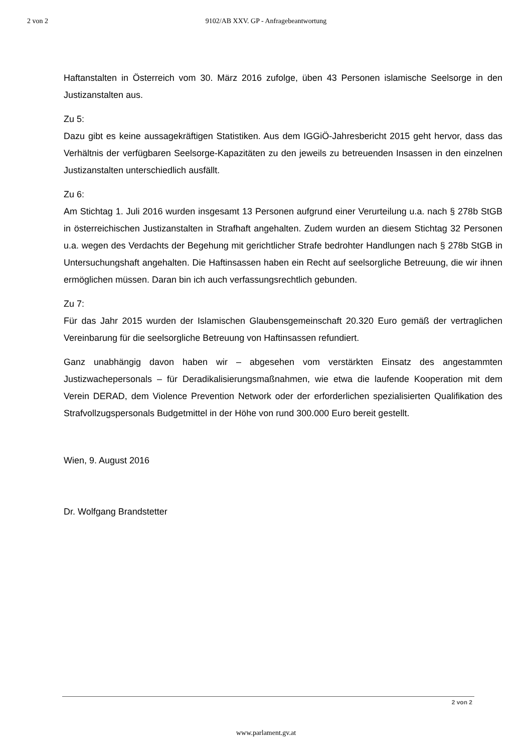2 von 2 9102/AB XXV. GP - Anfragebeantwortung
Haftanstalten in Österreich vom 30. März 2016 zufolge, üben 43 Personen islamische Seelsorge in den Justizanstalten aus.
Zu 5:
Dazu gibt es keine aussagekräftigen Statistiken. Aus dem IGGiÖ-Jahresbericht 2015 geht hervor, dass das Verhältnis der verfügbaren Seelsorge-Kapazitäten zu den jeweils zu betreuenden Insassen in den einzelnen Justizanstalten unterschiedlich ausfällt.
Zu 6:
Am Stichtag 1. Juli 2016 wurden insgesamt 13 Personen aufgrund einer Verurteilung u.a. nach § 278b StGB in österreichischen Justizanstalten in Strafhaft angehalten. Zudem wurden an diesem Stichtag 32 Personen u.a. wegen des Verdachts der Begehung mit gerichtlicher Strafe bedrohter Handlungen nach § 278b StGB in Untersuchungshaft angehalten. Die Haftinsassen haben ein Recht auf seelsorgliche Betreuung, die wir ihnen ermöglichen müssen. Daran bin ich auch verfassungsrechtlich gebunden.
Zu 7:
Für das Jahr 2015 wurden der Islamischen Glaubensgemeinschaft 20.320 Euro gemäß der vertraglichen Vereinbarung für die seelsorgliche Betreuung von Haftinsassen refundiert.
Ganz unabhängig davon haben wir – abgesehen vom verstärkten Einsatz des angestammten Justizwachepersonals – für Deradikalisierungsmaßnahmen, wie etwa die laufende Kooperation mit dem Verein DERAD, dem Violence Prevention Network oder der erforderlichen spezialisierten Qualifikation des Strafvollzugspersonals Budgetmittel in der Höhe von rund 300.000 Euro bereit gestellt.
Wien, 9. August 2016
Dr. Wolfgang Brandstetter
2 von 2
www.parlament.gv.at